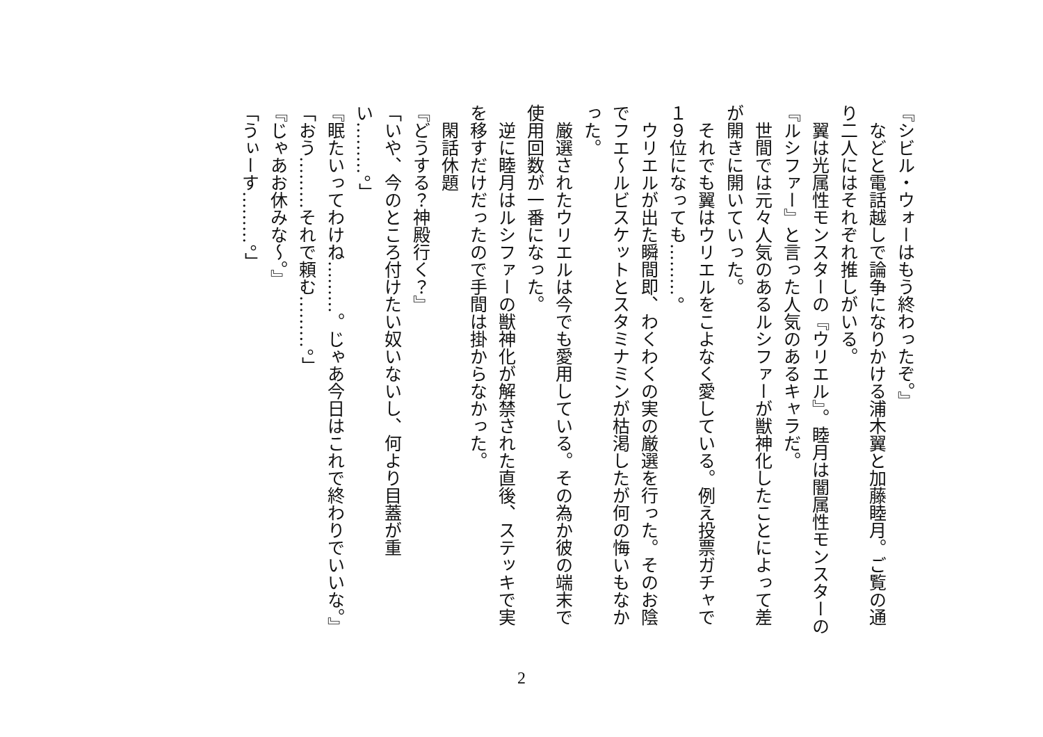『シビル・ウォーはもう終わったぞ。』
　などと電話越しで論争になりかける浦木翼と加藤睦月。ご覧の通り二人にはそれぞれ推しがいる。
　翼は光属性モンスターの『ウリエル』。睦月は闇属性モンスターの『ルシファー』と言った人気のあるキャラだ。
　世間では元々人気のあるルシファーが獣神化したことによって差が開きに開いていった。
　それでも翼はウリエルをこよなく愛している。例え投票ガチャで１９位になっても………。
　ウリエルが出た瞬間即、わくわくの実の厳選を行った。そのお陰でフエ～ルビスケットとスタミナミンが枯渇したが何の悔いもなかった。
　厳選されたウリエルは今でも愛用している。その為か彼の端末で使用回数が一番になった。
　逆に睦月はルシファーの獣神化が解禁された直後、ステッキで実を移すだけだったので手間は掛からなかった。
　閑話休題
『どうする？神殿行く？』
「いや、今のところ付けたい奴いないし、何より目蓋が重い………。」
『眠たいってわけね………。じゃあ今日はこれで終わりでいいな。』
「おう………それで頼む………。」
『じゃあお休みな～。』
「うぃーす………。」
2